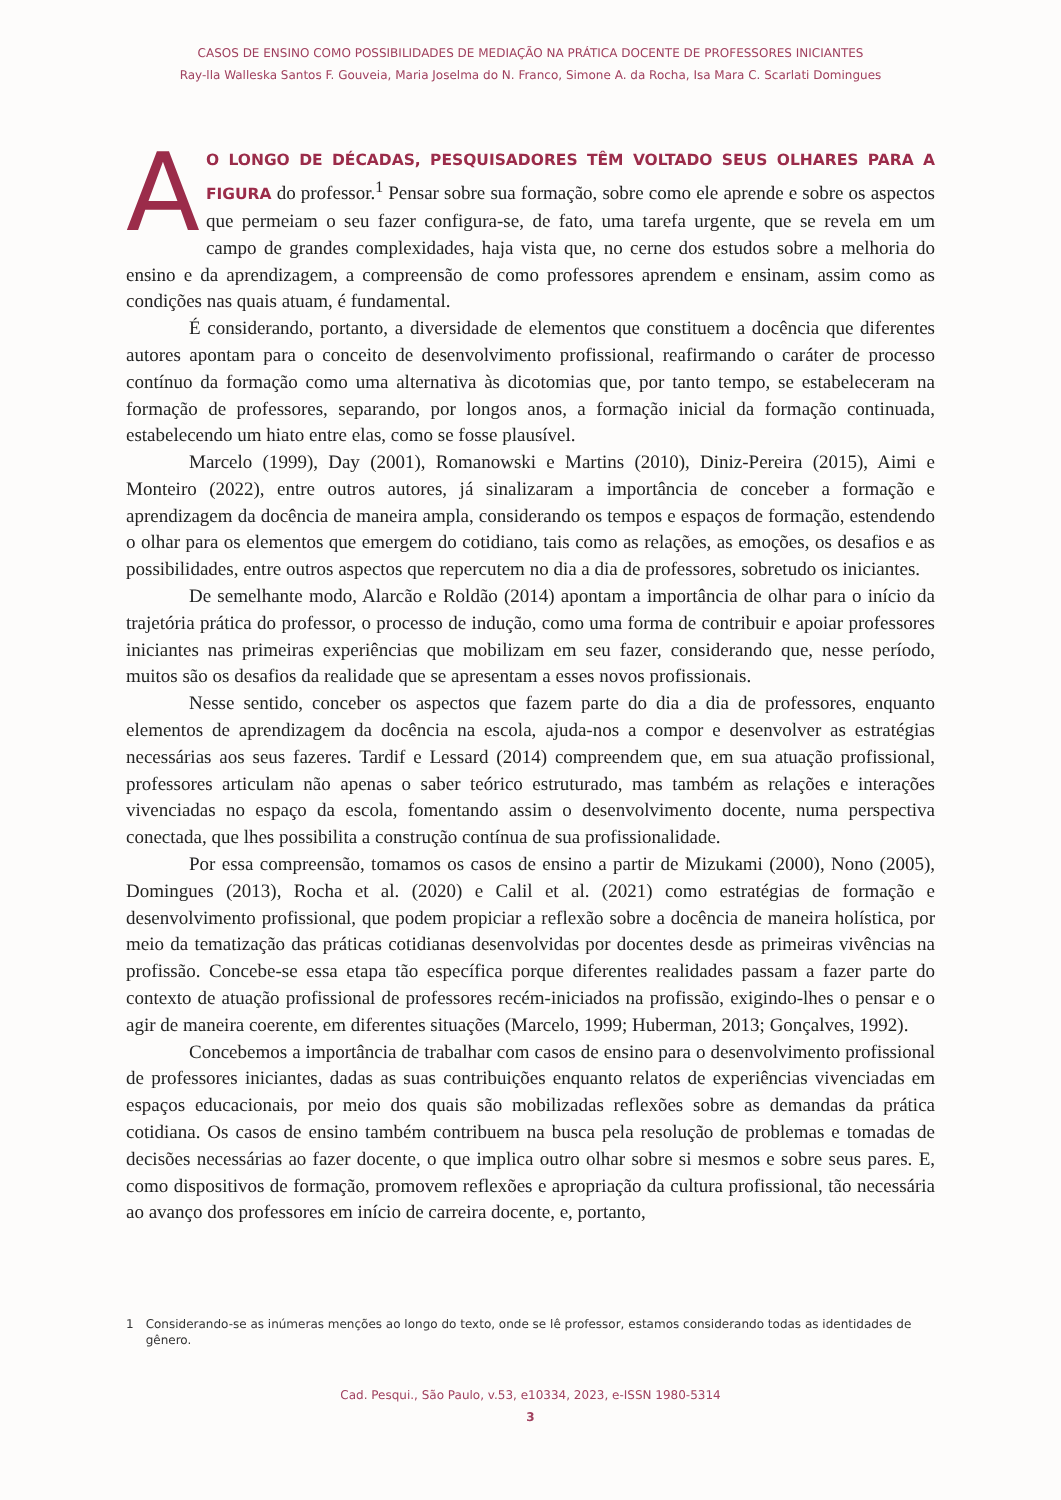CASOS DE ENSINO COMO POSSIBILIDADES DE MEDIAÇÃO NA PRÁTICA DOCENTE DE PROFESSORES INICIANTES
Ray-lla Walleska Santos F. Gouveia, Maria Joselma do N. Franco, Simone A. da Rocha, Isa Mara C. Scarlati Domingues
AO LONGO DE DÉCADAS, PESQUISADORES TÊM VOLTADO SEUS OLHARES PARA A FIGURA do professor.<sup>1</sup> Pensar sobre sua formação, sobre como ele aprende e sobre os aspectos que permeiam o seu fazer configura-se, de fato, uma tarefa urgente, que se revela em um campo de grandes complexidades, haja vista que, no cerne dos estudos sobre a melhoria do ensino e da aprendizagem, a compreensão de como professores aprendem e ensinam, assim como as condições nas quais atuam, é fundamental.
É considerando, portanto, a diversidade de elementos que constituem a docência que diferentes autores apontam para o conceito de desenvolvimento profissional, reafirmando o caráter de processo contínuo da formação como uma alternativa às dicotomias que, por tanto tempo, se estabeleceram na formação de professores, separando, por longos anos, a formação inicial da formação continuada, estabelecendo um hiato entre elas, como se fosse plausível.
Marcelo (1999), Day (2001), Romanowski e Martins (2010), Diniz-Pereira (2015), Aimi e Monteiro (2022), entre outros autores, já sinalizaram a importância de conceber a formação e aprendizagem da docência de maneira ampla, considerando os tempos e espaços de formação, estendendo o olhar para os elementos que emergem do cotidiano, tais como as relações, as emoções, os desafios e as possibilidades, entre outros aspectos que repercutem no dia a dia de professores, sobretudo os iniciantes.
De semelhante modo, Alarcão e Roldão (2014) apontam a importância de olhar para o início da trajetória prática do professor, o processo de indução, como uma forma de contribuir e apoiar professores iniciantes nas primeiras experiências que mobilizam em seu fazer, considerando que, nesse período, muitos são os desafios da realidade que se apresentam a esses novos profissionais.
Nesse sentido, conceber os aspectos que fazem parte do dia a dia de professores, enquanto elementos de aprendizagem da docência na escola, ajuda-nos a compor e desenvolver as estratégias necessárias aos seus fazeres. Tardif e Lessard (2014) compreendem que, em sua atuação profissional, professores articulam não apenas o saber teórico estruturado, mas também as relações e interações vivenciadas no espaço da escola, fomentando assim o desenvolvimento docente, numa perspectiva conectada, que lhes possibilita a construção contínua de sua profissionalidade.
Por essa compreensão, tomamos os casos de ensino a partir de Mizukami (2000), Nono (2005), Domingues (2013), Rocha et al. (2020) e Calil et al. (2021) como estratégias de formação e desenvolvimento profissional, que podem propiciar a reflexão sobre a docência de maneira holística, por meio da tematização das práticas cotidianas desenvolvidas por docentes desde as primeiras vivências na profissão. Concebe-se essa etapa tão específica porque diferentes realidades passam a fazer parte do contexto de atuação profissional de professores recém-iniciados na profissão, exigindo-lhes o pensar e o agir de maneira coerente, em diferentes situações (Marcelo, 1999; Huberman, 2013; Gonçalves, 1992).
Concebemos a importância de trabalhar com casos de ensino para o desenvolvimento profissional de professores iniciantes, dadas as suas contribuições enquanto relatos de experiências vivenciadas em espaços educacionais, por meio dos quais são mobilizadas reflexões sobre as demandas da prática cotidiana. Os casos de ensino também contribuem na busca pela resolução de problemas e tomadas de decisões necessárias ao fazer docente, o que implica outro olhar sobre si mesmos e sobre seus pares. E, como dispositivos de formação, promovem reflexões e apropriação da cultura profissional, tão necessária ao avanço dos professores em início de carreira docente, e, portanto,
1 Considerando-se as inúmeras menções ao longo do texto, onde se lê professor, estamos considerando todas as identidades de gênero.
Cad. Pesqui., São Paulo, v.53, e10334, 2023, e-ISSN 1980-5314
3